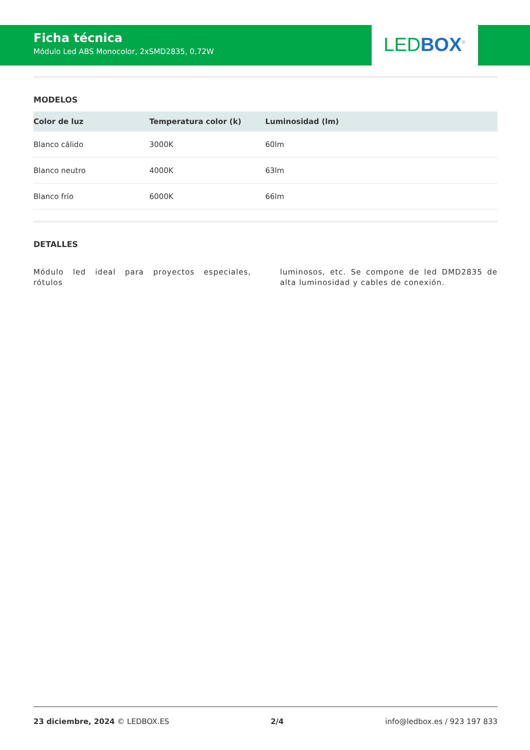Ficha técnica
Módulo Led ABS Monocolor, 2xSMD2835, 0,72W
LED BOX<sup>®</sup>
MODELOS
| Color de luz | Temperatura color (k) | Luminosidad (lm) |
| --- | --- | --- |
| Blanco cálido | 3000K | 60lm |
| Blanco neutro | 4000K | 63lm |
| Blanco frío | 6000K | 66lm |
DETALLES
Módulo led ideal para proyectos especiales, rótulos
luminosos, etc. Se compone de led DMD2835 de alta luminosidad y cables de conexión.
23 diciembre, 2024 © LEDBOX.ES 2/4 info@ledbox.es / 923 197 833